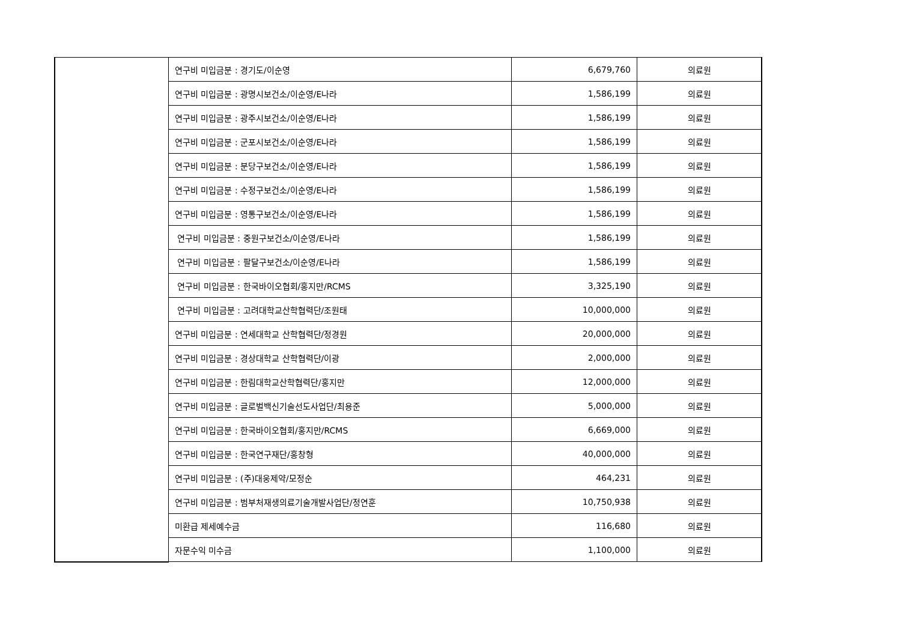| | 연구비 미입금분 : 경기도/이순영 | 6,679,760 | 의료원 |
| | 연구비 미입금분 : 광명시보건소/이순영/E나라 | 1,586,199 | 의료원 |
| | 연구비 미입금분 : 광주시보건소/이순영/E나라 | 1,586,199 | 의료원 |
| | 연구비 미입금분 : 군포시보건소/이순영/E나라 | 1,586,199 | 의료원 |
| | 연구비 미입금분 : 분당구보건소/이순영/E나라 | 1,586,199 | 의료원 |
| | 연구비 미입금분 : 수정구보건소/이순영/E나라 | 1,586,199 | 의료원 |
| | 연구비 미입금분 : 영통구보건소/이순영/E나라 | 1,586,199 | 의료원 |
| | 연구비 미입금분 : 중원구보건소/이순영/E나라 | 1,586,199 | 의료원 |
| | 연구비 미입금분 : 팔달구보건소/이순영/E나라 | 1,586,199 | 의료원 |
| | 연구비 미입금분 : 한국바이오협회/홍지만/RCMS | 3,325,190 | 의료원 |
| | 연구비 미입금분 : 고려대학교산학협력단/조원태 | 10,000,000 | 의료원 |
| | 연구비 미입금분 : 연세대학교 산학협력단/정경원 | 20,000,000 | 의료원 |
| | 연구비 미입금분 : 경상대학교 산학협력단/이광 | 2,000,000 | 의료원 |
| | 연구비 미입금분 : 한림대학교산학협력단/홍지만 | 12,000,000 | 의료원 |
| | 연구비 미입금분 : 글로벌백신기술선도사업단/최용준 | 5,000,000 | 의료원 |
| | 연구비 미입금분 : 한국바이오협회/홍지만/RCMS | 6,669,000 | 의료원 |
| | 연구비 미입금분 : 한국연구재단/홍창형 | 40,000,000 | 의료원 |
| | 연구비 미입금분 : (주)대웅제약/모정순 | 464,231 | 의료원 |
| | 연구비 미입금분 : 범부처재생의료기술개발사업단/정연훈 | 10,750,938 | 의료원 |
| | 미환급 제세예수금 | 116,680 | 의료원 |
| | 자문수익 미수금 | 1,100,000 | 의료원 |